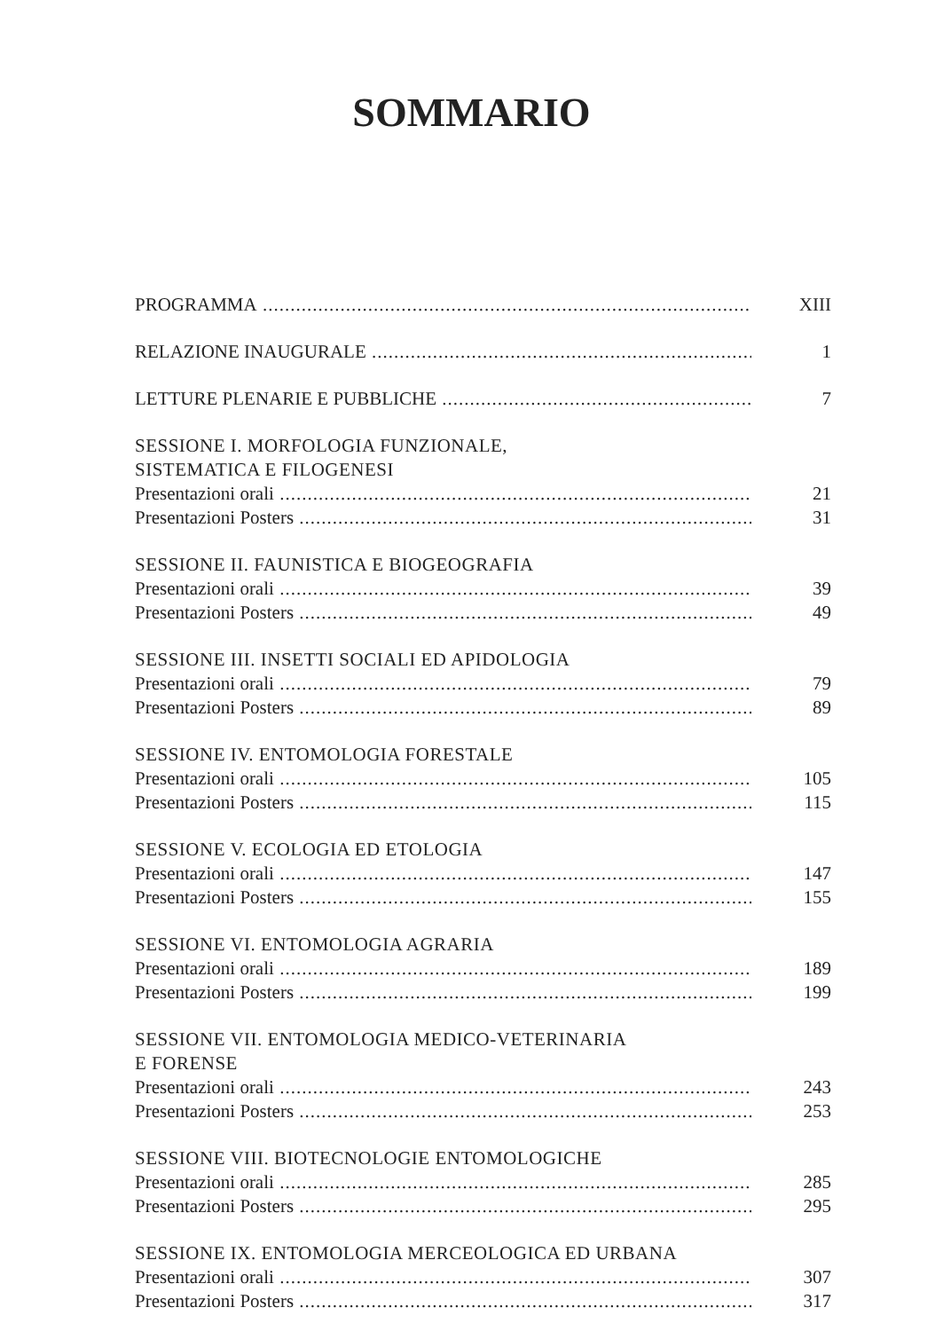SOMMARIO
PROGRAMMA XIII
RELAZIONE INAUGURALE 1
LETTURE PLENARIE E PUBBLICHE 7
SESSIONE I. MORFOLOGIA FUNZIONALE,
SISTEMATICA E FILOGENESI
Presentazioni orali 21
Presentazioni Posters 31
SESSIONE II. FAUNISTICA E BIOGEOGRAFIA
Presentazioni orali 39
Presentazioni Posters 49
SESSIONE III. INSETTI SOCIALI ED APIDOLOGIA
Presentazioni orali 79
Presentazioni Posters 89
SESSIONE IV. ENTOMOLOGIA FORESTALE
Presentazioni orali 105
Presentazioni Posters 115
SESSIONE V. ECOLOGIA ED ETOLOGIA
Presentazioni orali 147
Presentazioni Posters 155
SESSIONE VI. ENTOMOLOGIA AGRARIA
Presentazioni orali 189
Presentazioni Posters 199
SESSIONE VII. ENTOMOLOGIA MEDICO-VETERINARIA
E FORENSE
Presentazioni orali 243
Presentazioni Posters 253
SESSIONE VIII. BIOTECNOLOGIE ENTOMOLOGICHE
Presentazioni orali 285
Presentazioni Posters 295
SESSIONE IX. ENTOMOLOGIA MERCEOLOGICA ED URBANA
Presentazioni orali 307
Presentazioni Posters 317